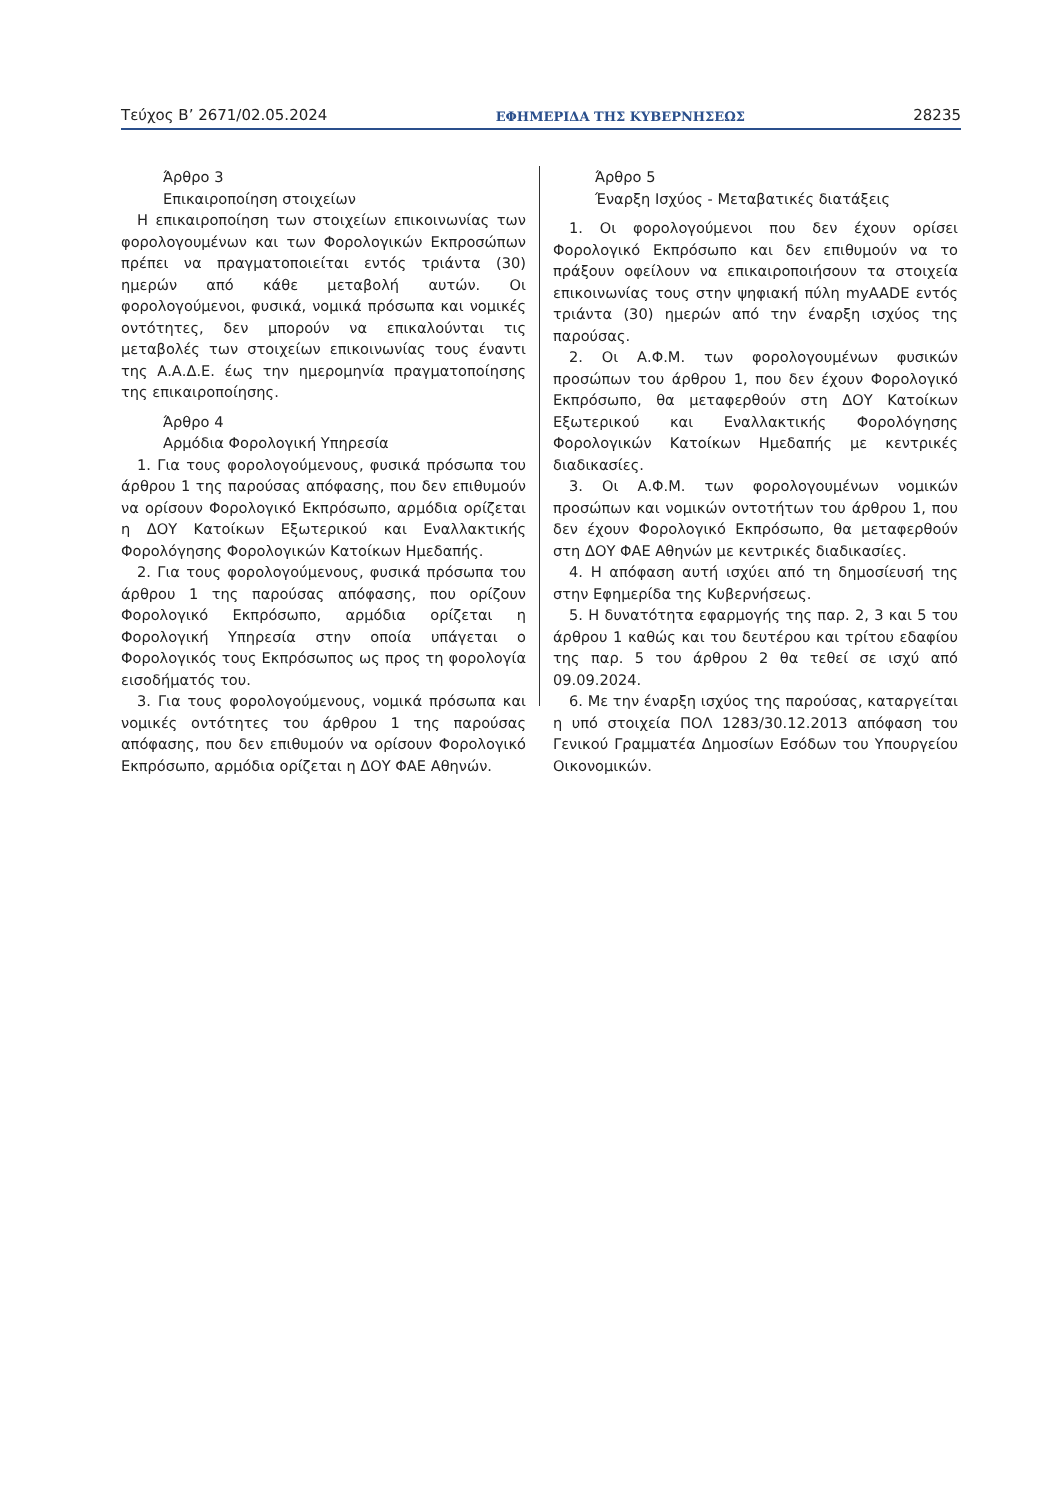Τεύχος Β’ 2671/02.05.2024 ΕΦΗΜΕΡΙΔΑ ΤΗΣ ΚΥΒΕΡΝΗΣΕΩΣ 28235
Άρθρο 3
Επικαιροποίηση στοιχείων
Η επικαιροποίηση των στοιχείων επικοινωνίας των φορολογουμένων και των Φορολογικών Εκπροσώπων πρέπει να πραγματοποιείται εντός τριάντα (30) ημερών από κάθε μεταβολή αυτών. Οι φορολογούμενοι, φυσικά, νομικά πρόσωπα και νομικές οντότητες, δεν μπορούν να επικαλούνται τις μεταβολές των στοιχείων επικοινωνίας τους έναντι της Α.Α.Δ.Ε. έως την ημερομηνία πραγματοποίησης της επικαιροποίησης.
Άρθρο 4
Αρμόδια Φορολογική Υπηρεσία
1. Για τους φορολογούμενους, φυσικά πρόσωπα του άρθρου 1 της παρούσας απόφασης, που δεν επιθυμούν να ορίσουν Φορολογικό Εκπρόσωπο, αρμόδια ορίζεται η ΔΟΥ Κατοίκων Εξωτερικού και Εναλλακτικής Φορολόγησης Φορολογικών Κατοίκων Ημεδαπής.
2. Για τους φορολογούμενους, φυσικά πρόσωπα του άρθρου 1 της παρούσας απόφασης, που ορίζουν Φορολογικό Εκπρόσωπο, αρμόδια ορίζεται η Φορολογική Υπηρεσία στην οποία υπάγεται ο Φορολογικός τους Εκπρόσωπος ως προς τη φορολογία εισοδήματός του.
3. Για τους φορολογούμενους, νομικά πρόσωπα και νομικές οντότητες του άρθρου 1 της παρούσας απόφασης, που δεν επιθυμούν να ορίσουν Φορολογικό Εκπρόσωπο, αρμόδια ορίζεται η ΔΟΥ ΦΑΕ Αθηνών.
Άρθρο 5
Έναρξη Ισχύος - Μεταβατικές διατάξεις
1. Οι φορολογούμενοι που δεν έχουν ορίσει Φορολογικό Εκπρόσωπο και δεν επιθυμούν να το πράξουν οφείλουν να επικαιροποιήσουν τα στοιχεία επικοινωνίας τους στην ψηφιακή πύλη myAADE εντός τριάντα (30) ημερών από την έναρξη ισχύος της παρούσας.
2. Οι Α.Φ.Μ. των φορολογουμένων φυσικών προσώπων του άρθρου 1, που δεν έχουν Φορολογικό Εκπρόσωπο, θα μεταφερθούν στη ΔΟΥ Κατοίκων Εξωτερικού και Εναλλακτικής Φορολόγησης Φορολογικών Κατοίκων Ημεδαπής με κεντρικές διαδικασίες.
3. Οι Α.Φ.Μ. των φορολογουμένων νομικών προσώπων και νομικών οντοτήτων του άρθρου 1, που δεν έχουν Φορολογικό Εκπρόσωπο, θα μεταφερθούν στη ΔΟΥ ΦΑΕ Αθηνών με κεντρικές διαδικασίες.
4. Η απόφαση αυτή ισχύει από τη δημοσίευσή της στην Εφημερίδα της Κυβερνήσεως.
5. Η δυνατότητα εφαρμογής της παρ. 2, 3 και 5 του άρθρου 1 καθώς και του δευτέρου και τρίτου εδαφίου της παρ. 5 του άρθρου 2 θα τεθεί σε ισχύ από 09.09.2024.
6. Με την έναρξη ισχύος της παρούσας, καταργείται η υπό στοιχεία ΠΟΛ 1283/30.12.2013 απόφαση του Γενικού Γραμματέα Δημοσίων Εσόδων του Υπουργείου Οικονομικών.